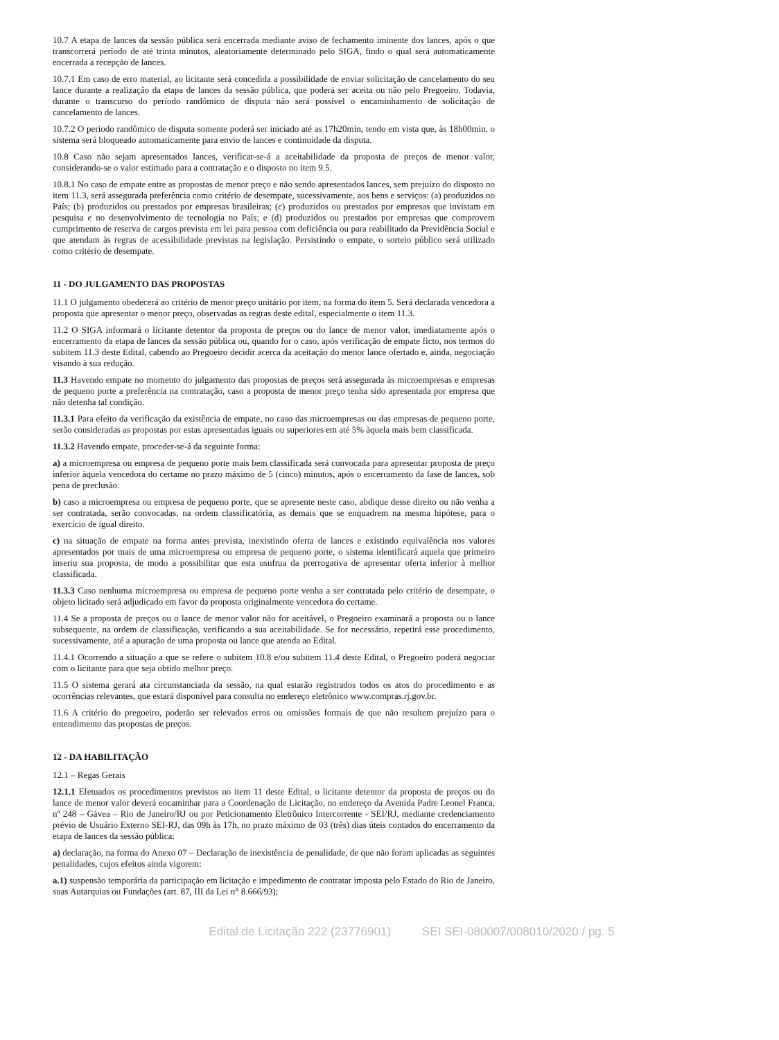10.7 A etapa de lances da sessão pública será encerrada mediante aviso de fechamento iminente dos lances, após o que transcorrerá período de até trinta minutos, aleatoriamente determinado pelo SIGA, findo o qual será automaticamente encerrada a recepção de lances.
10.7.1 Em caso de erro material, ao licitante será concedida a possibilidade de enviar solicitação de cancelamento do seu lance durante a realização da etapa de lances da sessão pública, que poderá ser aceita ou não pelo Pregoeiro. Todavia, durante o transcurso do período randômico de disputa não será possível o encaminhamento de solicitação de cancelamento de lances.
10.7.2 O período randômico de disputa somente poderá ser iniciado até as 17h20min, tendo em vista que, às 18h00min, o sistema será bloqueado automaticamente para envio de lances e continuidade da disputa.
10.8 Caso não sejam apresentados lances, verificar-se-á a aceitabilidade da proposta de preços de menor valor, considerando-se o valor estimado para a contratação e o disposto no item 9.5.
10.8.1 No caso de empate entre as propostas de menor preço e não sendo apresentados lances, sem prejuízo do disposto no item 11.3, será assegurada preferência como critério de desempate, sucessivamente, aos bens e serviços: (a) produzidos no País; (b) produzidos ou prestados por empresas brasileiras; (c) produzidos ou prestados por empresas que invistam em pesquisa e no desenvolvimento de tecnologia no País; e (d) produzidos ou prestados por empresas que comprovem cumprimento de reserva de cargos prevista em lei para pessoa com deficiência ou para reabilitado da Previdência Social e que atendam às regras de acessibilidade previstas na legislação. Persistindo o empate, o sorteio público será utilizado como critério de desempate.
11 - DO JULGAMENTO DAS PROPOSTAS
11.1 O julgamento obedecerá ao critério de menor preço unitário por item, na forma do item 5. Será declarada vencedora a proposta que apresentar o menor preço, observadas as regras deste edital, especialmente o item 11.3.
11.2 O SIGA informará o licitante detentor da proposta de preços ou do lance de menor valor, imediatamente após o encerramento da etapa de lances da sessão pública ou, quando for o caso, após verificação de empate ficto, nos termos do subitem 11.3 deste Edital, cabendo ao Pregoeiro decidir acerca da aceitação do menor lance ofertado e, ainda, negociação visando à sua redução.
11.3 Havendo empate no momento do julgamento das propostas de preços será assegurada às microempresas e empresas de pequeno porte a preferência na contratação, caso a proposta de menor preço tenha sido apresentada por empresa que não detenha tal condição.
11.3.1 Para efeito da verificação da existência de empate, no caso das microempresas ou das empresas de pequeno porte, serão consideradas as propostas por estas apresentadas iguais ou superiores em até 5% àquela mais bem classificada.
11.3.2 Havendo empate, proceder-se-á da seguinte forma:
a) a microempresa ou empresa de pequeno porte mais bem classificada será convocada para apresentar proposta de preço inferior àquela vencedora do certame no prazo máximo de 5 (cinco) minutos, após o encerramento da fase de lances, sob pena de preclusão.
b) caso a microempresa ou empresa de pequeno porte, que se apresente neste caso, abdique desse direito ou não venha a ser contratada, serão convocadas, na ordem classificatória, as demais que se enquadrem na mesma hipótese, para o exercício de igual direito.
c) na situação de empate na forma antes prevista, inexistindo oferta de lances e existindo equivalência nos valores apresentados por mais de uma microempresa ou empresa de pequeno porte, o sistema identificará aquela que primeiro inseriu sua proposta, de modo a possibilitar que esta usufrua da prerrogativa de apresentar oferta inferior à melhor classificada.
11.3.3 Caso nenhuma microempresa ou empresa de pequeno porte venha a ser contratada pelo critério de desempate, o objeto licitado será adjudicado em favor da proposta originalmente vencedora do certame.
11.4 Se a proposta de preços ou o lance de menor valor não for aceitável, o Pregoeiro examinará a proposta ou o lance subsequente, na ordem de classificação, verificando a sua aceitabilidade. Se for necessário, repetirá esse procedimento, sucessivamente, até a apuração de uma proposta ou lance que atenda ao Edital.
11.4.1 Ocorrendo a situação a que se refere o subitem 10.8 e/ou subitem 11.4 deste Edital, o Pregoeiro poderá negociar com o licitante para que seja obtido melhor preço.
11.5 O sistema gerará ata circunstanciada da sessão, na qual estarão registrados todos os atos do procedimento e as ocorrências relevantes, que estará disponível para consulta no endereço eletrônico www.compras.rj.gov.br.
11.6 A critério do pregoeiro, poderão ser relevados erros ou omissões formais de que não resultem prejuízo para o entendimento das propostas de preços.
12 - DA HABILITAÇÃO
12.1 – Regas Gerais
12.1.1 Efetuados os procedimentos previstos no item 11 deste Edital, o licitante detentor da proposta de preços ou do lance de menor valor deverá encaminhar para a Coordenação de Licitação, no endereço da Avenida Padre Leonel Franca, nº 248 – Gávea – Rio de Janeiro/RJ ou por Peticionamento Eletrônico Intercorrente - SEI/RJ, mediante credenciamento prévio de Usuário Externo SEI-RJ, das 09h às 17h, no prazo máximo de 03 (três) dias úteis contados do encerramento da etapa de lances da sessão pública:
a) declaração, na forma do Anexo 07 – Declaração de inexistência de penalidade, de que não foram aplicadas as seguintes penalidades, cujos efeitos ainda vigorem:
a.1) suspensão temporária da participação em licitação e impedimento de contratar imposta pelo Estado do Rio de Janeiro, suas Autarquias ou Fundações (art. 87, III da Lei n° 8.666/93);
Edital de Licitação 222 (23776901) SEI SEI-080007/008010/2020 / pg. 5